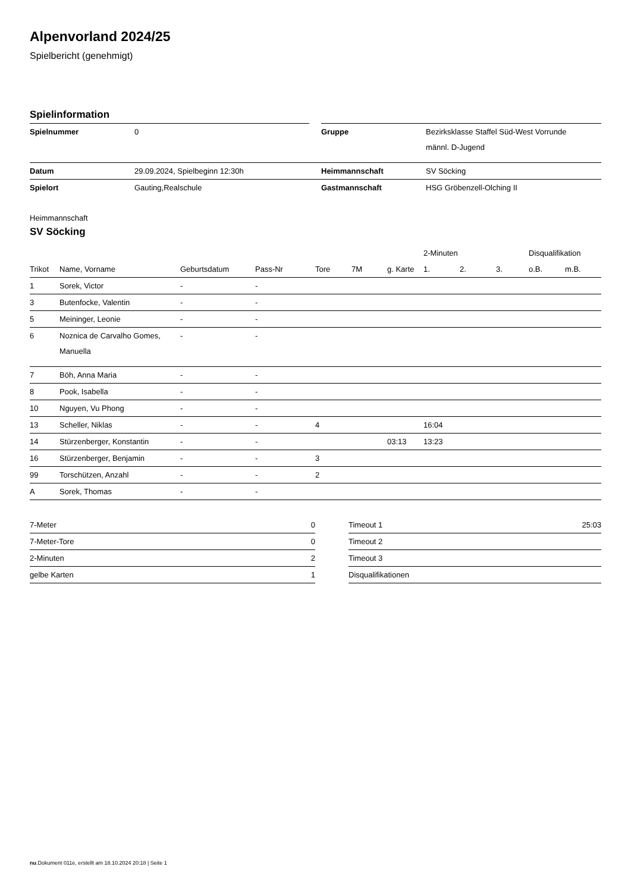Alpenvorland 2024/25
Spielbericht (genehmigt)
Spielinformation
| Spielnummer | 0 | | Gruppe | Bezirksklasse Staffel Süd-West Vorrunde männl. D-Jugend |
| Datum | 29.09.2024, Spielbeginn 12:30h | | Heimmannschaft | SV Söcking |
| Spielort | Gauting,Realschule | | Gastmannschaft | HSG Gröbenzell-Olching II |
Heimmannschaft
SV Söcking
| | | | | | | | 2-Minuten | | | Disqualifikation | |
| --- | --- | --- | --- | --- | --- | --- | --- | --- | --- | --- | --- |
| Trikot | Name, Vorname | Geburtsdatum | Pass-Nr | Tore | 7M | g. Karte | 1. | 2. | 3. | o.B. | m.B. |
| 1 | Sorek, Victor | - | - | | | | | | | | |
| 3 | Butenfocke, Valentin | - | - | | | | | | | | |
| 5 | Meininger, Leonie | - | - | | | | | | | | |
| 6 | Noznica de Carvalho Gomes, Manuella | - | - | | | | | | | | |
| 7 | Böh, Anna Maria | - | - | | | | | | | | |
| 8 | Pook, Isabella | - | - | | | | | | | | |
| 10 | Nguyen, Vu Phong | - | - | | | | | | | | |
| 13 | Scheller, Niklas | - | - | 4 | | | 16:04 | | | | |
| 14 | Stürzenberger, Konstantin | - | - | | | 03:13 | 13:23 | | | | |
| 16 | Stürzenberger, Benjamin | - | - | 3 | | | | | | | |
| 99 | Torschützen, Anzahl | - | - | 2 | | | | | | | |
| A | Sorek, Thomas | - | - | | | | | | | | |
| 7-Meter | 0 |
| 7-Meter-Tore | 0 |
| 2-Minuten | 2 |
| gelbe Karten | 1 |
| Timeout 1 | 25:03 |
| Timeout 2 | |
| Timeout 3 | |
| Disqualifikationen | |
nu.Dokument 011e, erstellt am 18.10.2024 20:18 | Seite 1